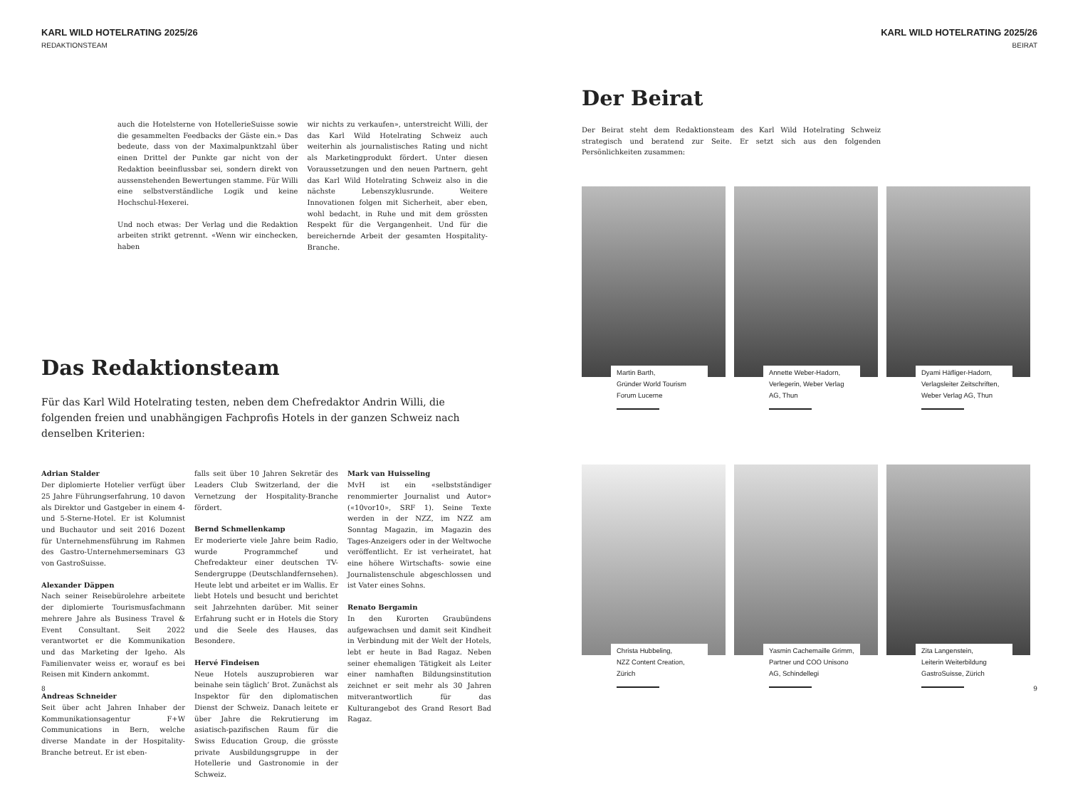KARL WILD HOTELRATING 2025/26
REDAKTIONSTEAM
auch die Hotelsterne von HotellerieSuisse sowie die gesammelten Feedbacks der Gäste ein.» Das bedeute, dass von der Maximalpunktzahl über einen Drittel der Punkte gar nicht von der Redaktion beeinflussbar sei, sondern direkt von aussenstehenden Bewertungen stamme. Für Willi eine selbstverständliche Logik und keine Hochschul-Hexerei.
Und noch etwas: Der Verlag und die Redaktion arbeiten strikt getrennt. «Wenn wir einchecken, haben
wir nichts zu verkaufen», unterstreicht Willi, der das Karl Wild Hotelrating Schweiz auch weiterhin als journalistisches Rating und nicht als Marketingprodukt fördert. Unter diesen Voraussetzungen und den neuen Partnern, geht das Karl Wild Hotelrating Schweiz also in die nächste Lebenszyklusrunde. Weitere Innovationen folgen mit Sicherheit, aber eben, wohl bedacht, in Ruhe und mit dem grössten Respekt für die Vergangenheit. Und für die bereichernde Arbeit der gesamten Hospitality-Branche.
Das Redaktionsteam
Für das Karl Wild Hotelrating testen, neben dem Chefredaktor Andrin Willi, die folgenden freien und unabhängigen Fachprofis Hotels in der ganzen Schweiz nach denselben Kriterien:
Adrian Stalder
Der diplomierte Hotelier verfügt über 25 Jahre Führungserfahrung, 10 davon als Direktor und Gastgeber in einem 4- und 5-Sterne-Hotel. Er ist Kolumnist und Buchautor und seit 2016 Dozent für Unternehmensführung im Rahmen des Gastro-Unternehmerseminars G3 von GastroSuisse.
Alexander Däppen
Nach seiner Reisebürolehre arbeitete der diplomierte Tourismusfachmann mehrere Jahre als Business Travel & Event Consultant. Seit 2022 verantwortet er die Kommunikation und das Marketing der Igeho. Als Familienvater weiss er, worauf es bei Reisen mit Kindern ankommt.
Andreas Schneider
Seit über acht Jahren Inhaber der Kommunikationsagentur F+W Communications in Bern, welche diverse Mandate in der Hospitality-Branche betreut. Er ist eben-
falls seit über 10 Jahren Sekretär des Leaders Club Switzerland, der die Vernetzung der Hospitality-Branche fördert.
Bernd Schmellenkamp
Er moderierte viele Jahre beim Radio, wurde Programmchef und Chefredakteur einer deutschen TV-Sendergruppe (Deutschlandfernsehen). Heute lebt und arbeitet er im Wallis. Er liebt Hotels und besucht und berichtet seit Jahrzehnten darüber. Mit seiner Erfahrung sucht er in Hotels die Story und die Seele des Hauses, das Besondere.
Hervé Findeisen
Neue Hotels auszuprobieren war beinahe sein täglich’ Brot. Zunächst als Inspektor für den diplomatischen Dienst der Schweiz. Danach leitete er über Jahre die Rekrutierung im asiatisch-pazifischen Raum für die Swiss Education Group, die grösste private Ausbildungsgruppe in der Hotellerie und Gastronomie in der Schweiz.
Mark van Huisseling
MvH ist ein «selbstständiger renommierter Journalist und Autor» («10vor10», SRF 1). Seine Texte werden in der NZZ, im NZZ am Sonntag Magazin, im Magazin des Tages-Anzeigers oder in der Weltwoche veröffentlicht. Er ist verheiratet, hat eine höhere Wirtschafts- sowie eine Journalistenschule abgeschlossen und ist Vater eines Sohns.
Renato Bergamin
In den Kurorten Graubündens aufgewachsen und damit seit Kindheit in Verbindung mit der Welt der Hotels, lebt er heute in Bad Ragaz. Neben seiner ehemaligen Tätigkeit als Leiter einer namhaften Bildungsinstitution zeichnet er seit mehr als 30 Jahren mitverantwortlich für das Kulturangebot des Grand Resort Bad Ragaz.
8
KARL WILD HOTELRATING 2025/26
BEIRAT
Der Beirat
Der Beirat steht dem Redaktionsteam des Karl Wild Hotelrating Schweiz strategisch und beratend zur Seite. Er setzt sich aus den folgenden Persönlichkeiten zusammen:
Martin Barth,
Gründer World Tourism Forum Lucerne
Annette Weber-Hadorn,
Verlegerin, Weber Verlag AG, Thun
Dyami Häfliger-Hadorn,
Verlagsleiter Zeitschriften, Weber Verlag AG, Thun
Christa Hubbeling,
NZZ Content Creation, Zürich
Yasmin Cachemaille Grimm,
Partner und COO Unisono AG, Schindellegi
Zita Langenstein,
Leiterin Weiterbildung GastroSuisse, Zürich
9